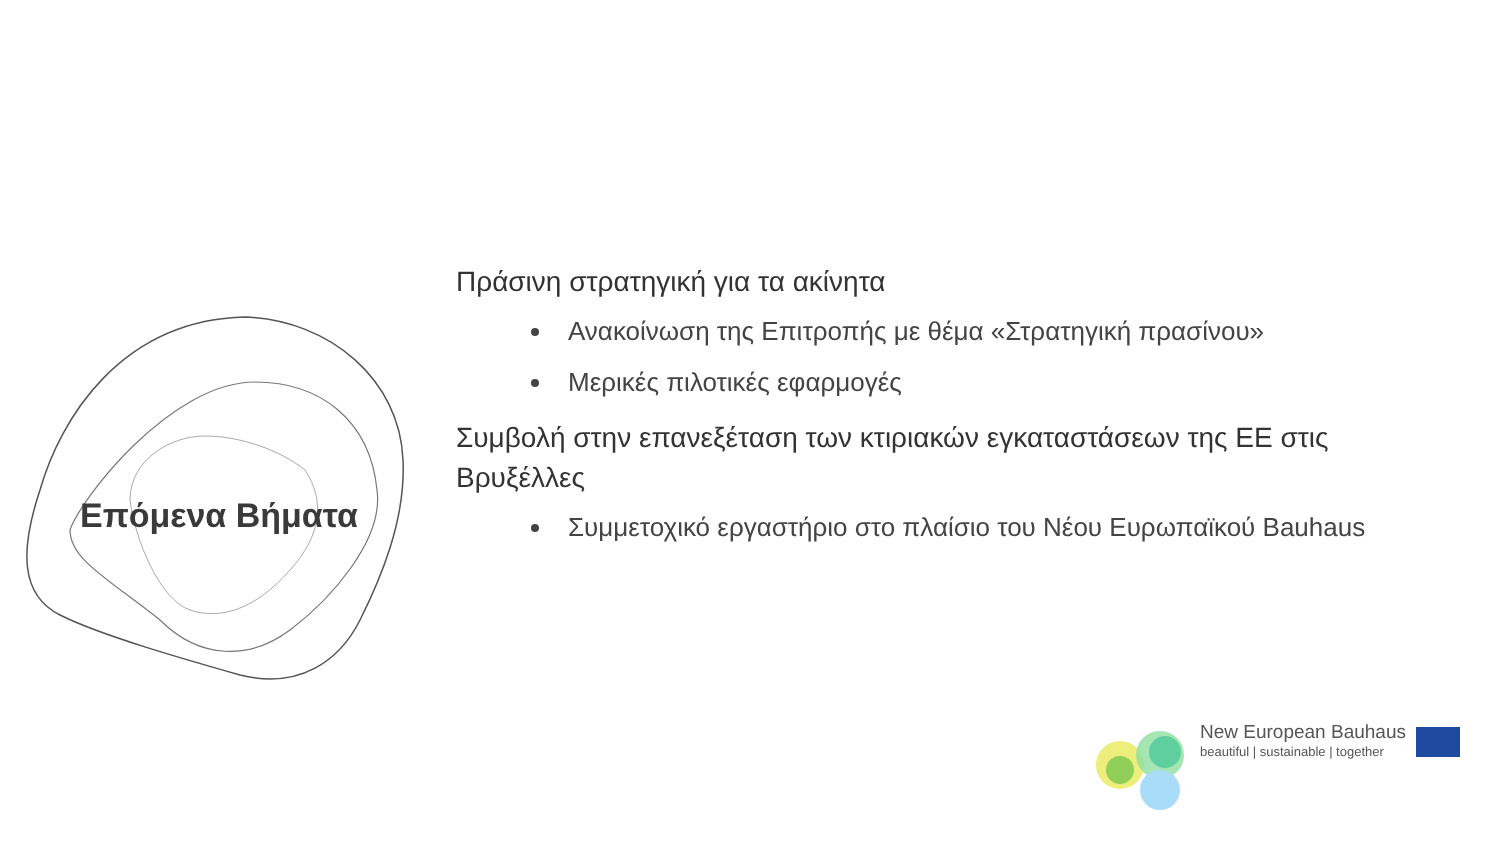Επόμενα Βήματα
Πράσινη στρατηγική για τα ακίνητα
Ανακοίνωση της Επιτροπής με θέμα «Στρατηγική πρασίνου»
Μερικές πιλοτικές εφαρμογές
Συμβολή στην επανεξέταση των κτιριακών εγκαταστάσεων της ΕΕ στις Βρυξέλλες
Συμμετοχικό εργαστήριο στο πλαίσιο του Νέου Ευρωπαϊκού Bauhaus
New European Bauhaus
beautiful | sustainable | together